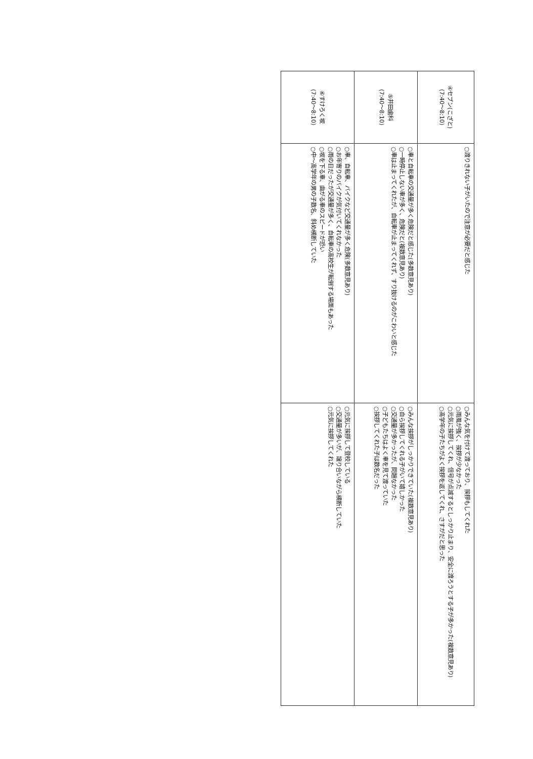| ④セブン(こざと) (7:40～8:10) | ○渡りきれない子がいたので注意が必要だと感じた | ○みんな気を付けて渡っており、挨拶もしてくれた ○雨風が強く、挨拶が少なかった ○元気に挨拶してくれ、信号が点滅するとしっかり止まり、安全に渡ろうとする子が多かった(複数意見あり) ○高学年の子たちがよく挨拶を返してくれ、さすがだと思った |
| ⑤井田歯科 (7:40～8:10) | ○車と自転車の交通量が多く危険だと感じた(多数意見あり) ○一時停止しない車が多く、危険だと(複数意見あり) ○車は止まってくれたが、自転車が止まってくれず、すり抜けるのがこわいと感じた | ○みんな挨拶がしっかりできていた(複数意見あり) ○自ら挨拶してくれる子がいて嬉しかった ○交通量が多かったが、問題なかった ○子どもたちはよく車を見て渡っていた ○挨拶してくれた子は数名だった |
| ⑥すけろく坂 (7:40～8:10) | ○車、自転車、バイクなど交通量が多く危険(多数意見あり) ○お年寄りのバイクが気付いてくれなかった ○雨の日だったが交通量が多く、自転車の高校生が転倒する場面もあった ○坂を下る車、曲がる車のスピードが恐い ○中～高学年の男の子数名、斜め横断していた | ○元気に挨拶して登校している ○交通量が多いが、譲り合いながら横断していた ○元気に挨拶してくれた |